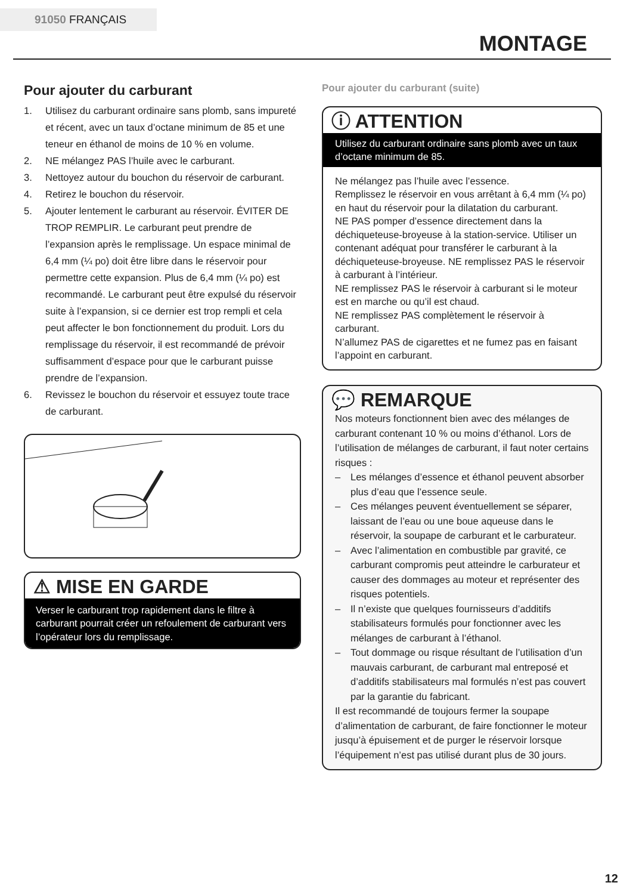91050 FRANÇAIS
MONTAGE
Pour ajouter du carburant
1. Utilisez du carburant ordinaire sans plomb, sans impureté et récent, avec un taux d’octane minimum de 85 et une teneur en éthanol de moins de 10 % en volume.
2. NE mélangez PAS l’huile avec le carburant.
3. Nettoyez autour du bouchon du réservoir de carburant.
4. Retirez le bouchon du réservoir.
5. Ajouter lentement le carburant au réservoir. ÉVITER DE TROP REMPLIR. Le carburant peut prendre de l’expansion après le remplissage. Un espace minimal de 6,4 mm (¼ po) doit être libre dans le réservoir pour permettre cette expansion. Plus de 6,4 mm (¼ po) est recommandé. Le carburant peut être expulsé du réservoir suite à l’expansion, si ce dernier est trop rempli et cela peut affecter le bon fonctionnement du produit. Lors du remplissage du réservoir, il est recommandé de prévoir suffisamment d’espace pour que le carburant puisse prendre de l’expansion.
6. Revissez le bouchon du réservoir et essuyez toute trace de carburant.
⚠ MISE EN GARDE
Verser le carburant trop rapidement dans le filtre à carburant pourrait créer un refoulement de carburant vers l’opérateur lors du remplissage.
Pour ajouter du carburant (suite)
ⓘ ATTENTION
Utilisez du carburant ordinaire sans plomb avec un taux d’octane minimum de 85.
Ne mélangez pas l’huile avec l’essence.
Remplissez le réservoir en vous arrêtant à 6,4 mm (¼ po) en haut du réservoir pour la dilatation du carburant.
NE PAS pomper d’essence directement dans la déchiqueteuse-broyeuse à la station-service. Utiliser un contenant adéquat pour transférer le carburant à la déchiqueteuse-broyeuse. NE remplissez PAS le réservoir à carburant à l’intérieur.
NE remplissez PAS le réservoir à carburant si le moteur est en marche ou qu’il est chaud.
NE remplissez PAS complètement le réservoir à carburant.
N’allumez PAS de cigarettes et ne fumez pas en faisant l’appoint en carburant.
💬 REMARQUE
Nos moteurs fonctionnent bien avec des mélanges de carburant contenant 10 % ou moins d’éthanol. Lors de l’utilisation de mélanges de carburant, il faut noter certains risques :
– Les mélanges d’essence et éthanol peuvent absorber plus d’eau que l’essence seule.
– Ces mélanges peuvent éventuellement se séparer, laissant de l’eau ou une boue aqueuse dans le réservoir, la soupape de carburant et le carburateur.
– Avec l’alimentation en combustible par gravité, ce carburant compromis peut atteindre le carburateur et causer des dommages au moteur et représenter des risques potentiels.
– Il n’existe que quelques fournisseurs d’additifs stabilisateurs formulés pour fonctionner avec les mélanges de carburant à l’éthanol.
– Tout dommage ou risque résultant de l’utilisation d’un mauvais carburant, de carburant mal entreposé et d’additifs stabilisateurs mal formulés n’est pas couvert par la garantie du fabricant.
Il est recommandé de toujours fermer la soupape d’alimentation de carburant, de faire fonctionner le moteur jusqu’à épuisement et de purger le réservoir lorsque l’équipement n’est pas utilisé durant plus de 30 jours.
12